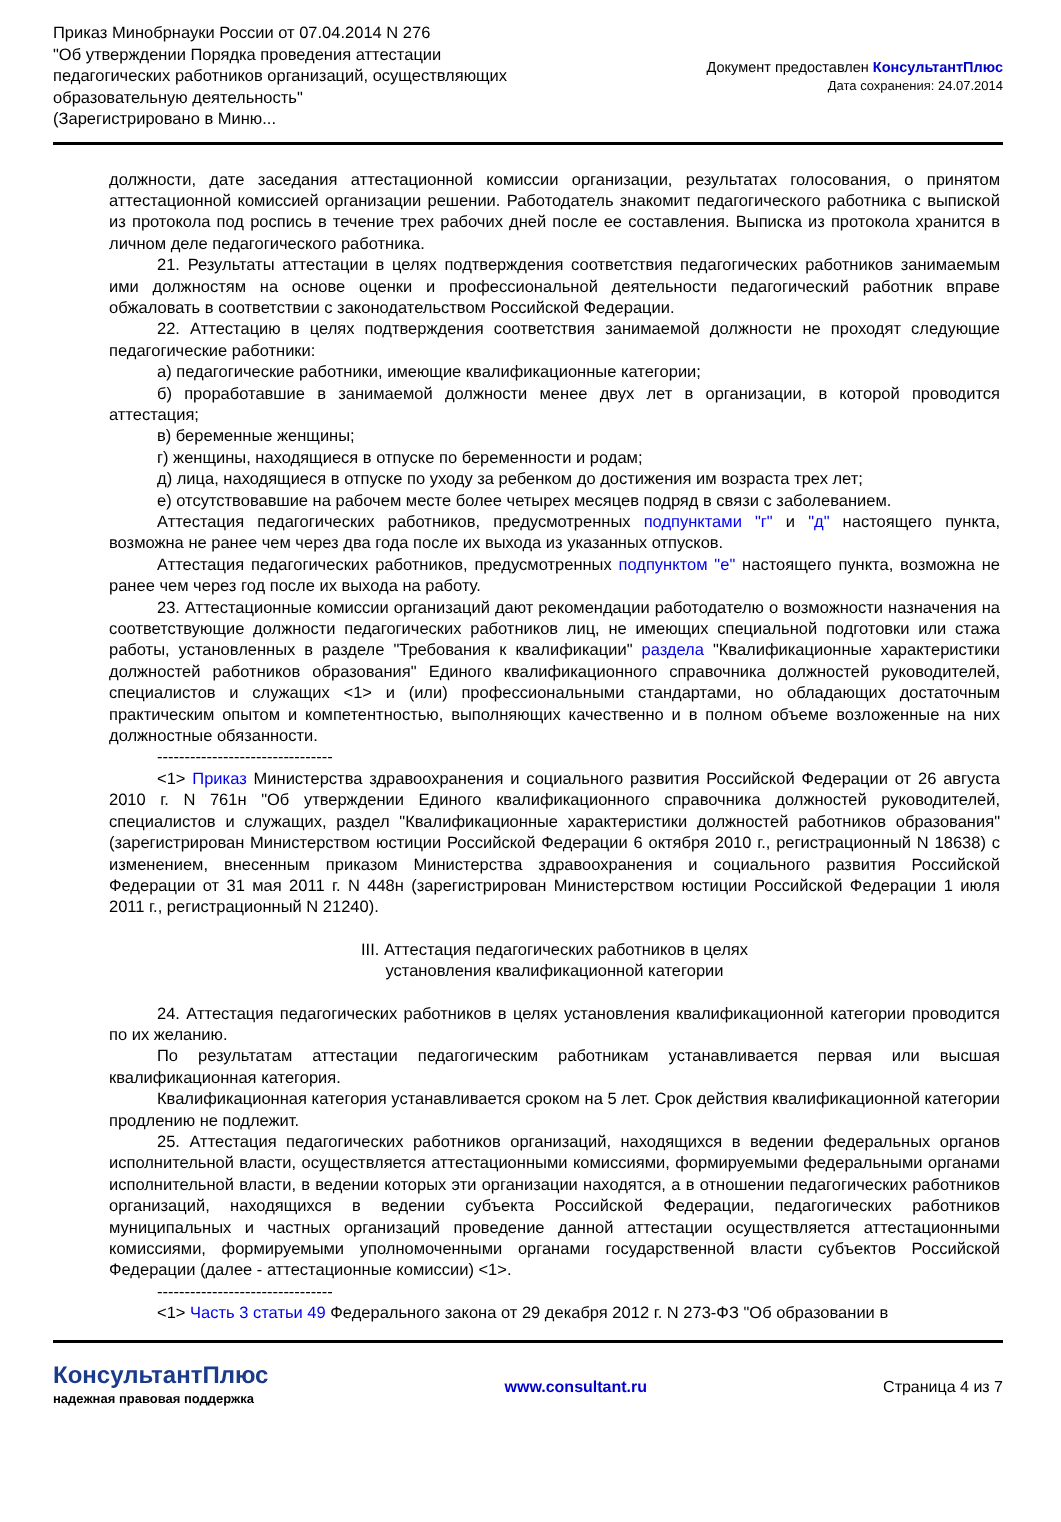Приказ Минобрнауки России от 07.04.2014 N 276
"Об утверждении Порядка проведения аттестации
педагогических работников организаций, осуществляющих
образовательную деятельность"
(Зарегистрировано в Миню...
Документ предоставлен КонсультантПлюс
Дата сохранения: 24.07.2014
должности, дате заседания аттестационной комиссии организации, результатах голосования, о принятом аттестационной комиссией организации решении. Работодатель знакомит педагогического работника с выпиской из протокола под роспись в течение трех рабочих дней после ее составления. Выписка из протокола хранится в личном деле педагогического работника.
21. Результаты аттестации в целях подтверждения соответствия педагогических работников занимаемым ими должностям на основе оценки и профессиональной деятельности педагогический работник вправе обжаловать в соответствии с законодательством Российской Федерации.
22. Аттестацию в целях подтверждения соответствия занимаемой должности не проходят следующие педагогические работники:
а) педагогические работники, имеющие квалификационные категории;
б) проработавшие в занимаемой должности менее двух лет в организации, в которой проводится аттестация;
в) беременные женщины;
г) женщины, находящиеся в отпуске по беременности и родам;
д) лица, находящиеся в отпуске по уходу за ребенком до достижения им возраста трех лет;
е) отсутствовавшие на рабочем месте более четырех месяцев подряд в связи с заболеванием.
Аттестация педагогических работников, предусмотренных подпунктами "г" и "д" настоящего пункта, возможна не ранее чем через два года после их выхода из указанных отпусков.
Аттестация педагогических работников, предусмотренных подпунктом "е" настоящего пункта, возможна не ранее чем через год после их выхода на работу.
23. Аттестационные комиссии организаций дают рекомендации работодателю о возможности назначения на соответствующие должности педагогических работников лиц, не имеющих специальной подготовки или стажа работы, установленных в разделе "Требования к квалификации" раздела "Квалификационные характеристики должностей работников образования" Единого квалификационного справочника должностей руководителей, специалистов и служащих <1> и (или) профессиональными стандартами, но обладающих достаточным практическим опытом и компетентностью, выполняющих качественно и в полном объеме возложенные на них должностные обязанности.
--------------------------------
<1> Приказ Министерства здравоохранения и социального развития Российской Федерации от 26 августа 2010 г. N 761н "Об утверждении Единого квалификационного справочника должностей руководителей, специалистов и служащих, раздел "Квалификационные характеристики должностей работников образования" (зарегистрирован Министерством юстиции Российской Федерации 6 октября 2010 г., регистрационный N 18638) с изменением, внесенным приказом Министерства здравоохранения и социального развития Российской Федерации от 31 мая 2011 г. N 448н (зарегистрирован Министерством юстиции Российской Федерации 1 июля 2011 г., регистрационный N 21240).
III. Аттестация педагогических работников в целях
установления квалификационной категории
24. Аттестация педагогических работников в целях установления квалификационной категории проводится по их желанию.
По результатам аттестации педагогическим работникам устанавливается первая или высшая квалификационная категория.
Квалификационная категория устанавливается сроком на 5 лет. Срок действия квалификационной категории продлению не подлежит.
25. Аттестация педагогических работников организаций, находящихся в ведении федеральных органов исполнительной власти, осуществляется аттестационными комиссиями, формируемыми федеральными органами исполнительной власти, в ведении которых эти организации находятся, а в отношении педагогических работников организаций, находящихся в ведении субъекта Российской Федерации, педагогических работников муниципальных и частных организаций проведение данной аттестации осуществляется аттестационными комиссиями, формируемыми уполномоченными органами государственной власти субъектов Российской Федерации (далее - аттестационные комиссии) <1>.
--------------------------------
<1> Часть 3 статьи 49 Федерального закона от 29 декабря 2012 г. N 273-ФЗ "Об образовании в
КонсультантПлюс
надежная правовая поддержка
www.consultant.ru Страница 4 из 7